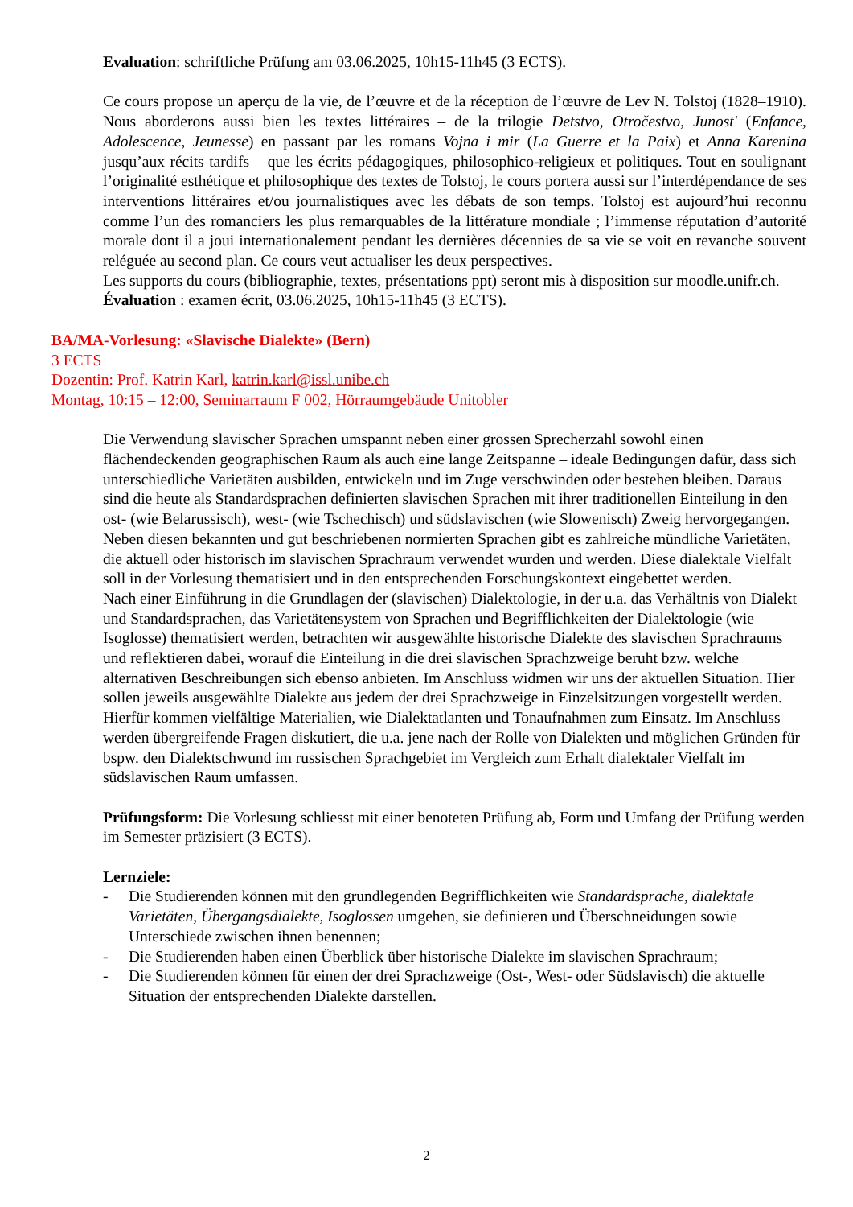Evaluation: schriftliche Prüfung am 03.06.2025, 10h15-11h45 (3 ECTS).
Ce cours propose un aperçu de la vie, de l’œuvre et de la réception de l’œuvre de Lev N. Tolstoj (1828–1910). Nous aborderons aussi bien les textes littéraires – de la trilogie Detstvo, Otročestvo, Junost' (Enfance, Adolescence, Jeunesse) en passant par les romans Vojna i mir (La Guerre et la Paix) et Anna Karenina jusqu’aux récits tardifs – que les écrits pédagogiques, philosophico-religieux et politiques. Tout en soulignant l’originalité esthétique et philosophique des textes de Tolstoj, le cours portera aussi sur l’interdépendance de ses interventions littéraires et/ou journalistiques avec les débats de son temps. Tolstoj est aujourd’hui reconnu comme l’un des romanciers les plus remarquables de la littérature mondiale ; l’immense réputation d’autorité morale dont il a joui internationalement pendant les dernières décennies de sa vie se voit en revanche souvent reléguée au second plan. Ce cours veut actualiser les deux perspectives.
Les supports du cours (bibliographie, textes, présentations ppt) seront mis à disposition sur moodle.unifr.ch.
Évaluation : examen écrit, 03.06.2025, 10h15-11h45 (3 ECTS).
BA/MA-Vorlesung: «Slavische Dialekte» (Bern)
3 ECTS
Dozentin: Prof. Katrin Karl, katrin.karl@issl.unibe.ch
Montag, 10:15 – 12:00, Seminarraum F 002, Hörraumgebäude Unitobler
Die Verwendung slavischer Sprachen umspannt neben einer grossen Sprecherzahl sowohl einen flächendeckenden geographischen Raum als auch eine lange Zeitspanne – ideale Bedingungen dafür, dass sich unterschiedliche Varietäten ausbilden, entwickeln und im Zuge verschwinden oder bestehen bleiben. Daraus sind die heute als Standardsprachen definierten slavischen Sprachen mit ihrer traditionellen Einteilung in den ost- (wie Belarussisch), west- (wie Tschechisch) und südslavischen (wie Slowenisch) Zweig hervorgegangen. Neben diesen bekannten und gut beschriebenen normierten Sprachen gibt es zahlreiche mündliche Varietäten, die aktuell oder historisch im slavischen Sprachraum verwendet wurden und werden. Diese dialektale Vielfalt soll in der Vorlesung thematisiert und in den entsprechenden Forschungskontext eingebettet werden.
Nach einer Einführung in die Grundlagen der (slavischen) Dialektologie, in der u.a. das Verhältnis von Dialekt und Standardsprachen, das Varietätensystem von Sprachen und Begrifflichkeiten der Dialektologie (wie Isoglosse) thematisiert werden, betrachten wir ausgewählte historische Dialekte des slavischen Sprachraums und reflektieren dabei, worauf die Einteilung in die drei slavischen Sprachzweige beruht bzw. welche alternativen Beschreibungen sich ebenso anbieten. Im Anschluss widmen wir uns der aktuellen Situation. Hier sollen jeweils ausgewählte Dialekte aus jedem der drei Sprachzweige in Einzelsitzungen vorgestellt werden. Hierfür kommen vielfältige Materialien, wie Dialektatlanten und Tonaufnahmen zum Einsatz. Im Anschluss werden übergreifende Fragen diskutiert, die u.a. jene nach der Rolle von Dialekten und möglichen Gründen für bspw. den Dialektschwund im russischen Sprachgebiet im Vergleich zum Erhalt dialektaler Vielfalt im südslavischen Raum umfassen.
Prüfungsform: Die Vorlesung schliesst mit einer benoteten Prüfung ab, Form und Umfang der Prüfung werden im Semester präzisiert (3 ECTS).
Lernziele:
- Die Studierenden können mit den grundlegenden Begrifflichkeiten wie Standardsprache, dialektale Varietäten, Übergangsdialekte, Isoglossen umgehen, sie definieren und Überschneidungen sowie Unterschiede zwischen ihnen benennen;
- Die Studierenden haben einen Überblick über historische Dialekte im slavischen Sprachraum;
- Die Studierenden können für einen der drei Sprachzweige (Ost-, West- oder Südslavisch) die aktuelle Situation der entsprechenden Dialekte darstellen.
2